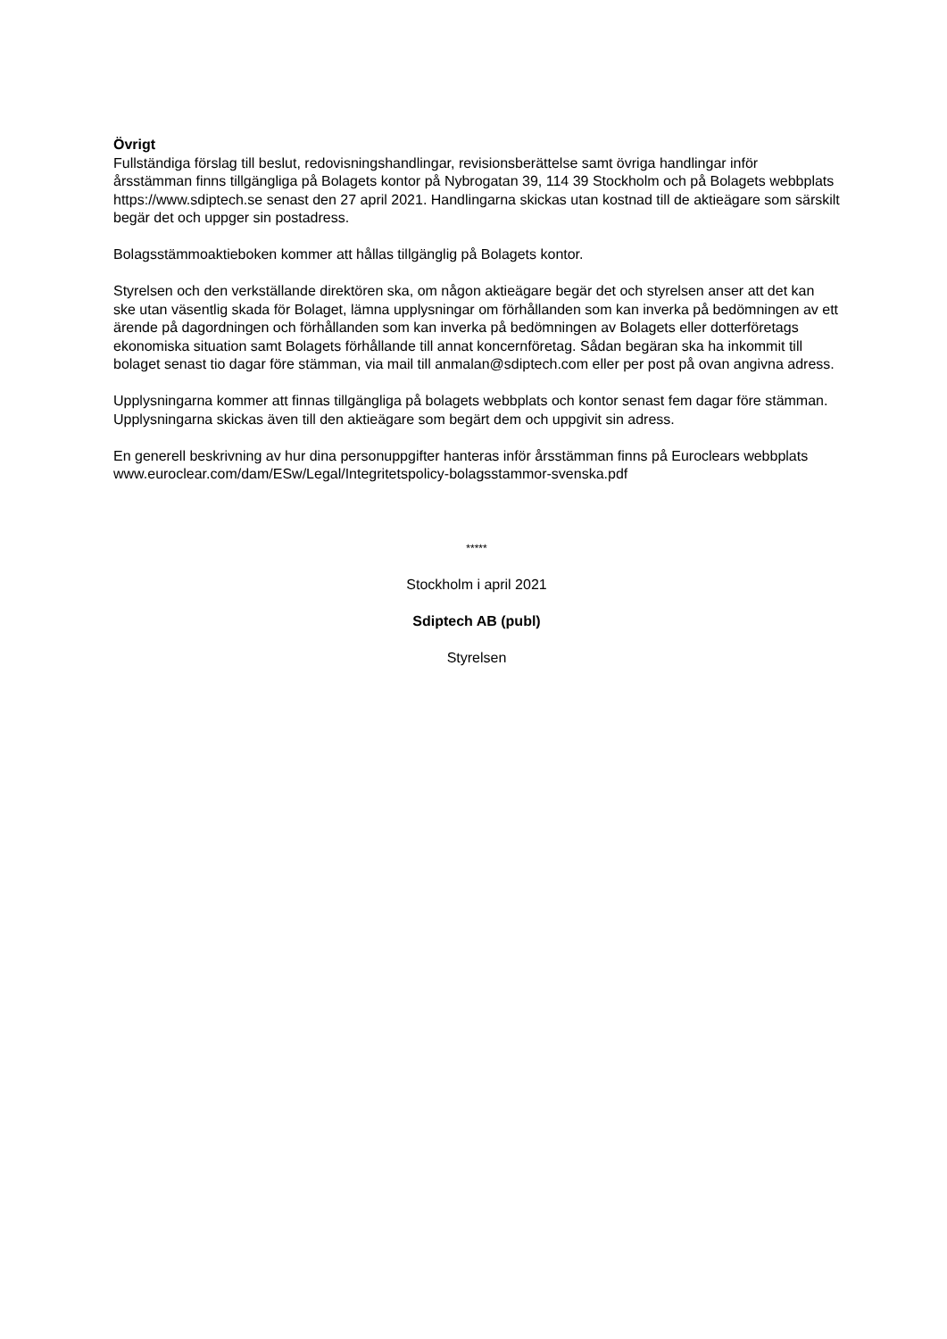Övrigt
Fullständiga förslag till beslut, redovisningshandlingar, revisionsberättelse samt övriga handlingar inför årsstämman finns tillgängliga på Bolagets kontor på Nybrogatan 39, 114 39 Stockholm och på Bolagets webbplats https://www.sdiptech.se senast den 27 april 2021. Handlingarna skickas utan kostnad till de aktieägare som särskilt begär det och uppger sin postadress.
Bolagsstämmoaktieboken kommer att hållas tillgänglig på Bolagets kontor.
Styrelsen och den verkställande direktören ska, om någon aktieägare begär det och styrelsen anser att det kan ske utan väsentlig skada för Bolaget, lämna upplysningar om förhållanden som kan inverka på bedömningen av ett ärende på dagordningen och förhållanden som kan inverka på bedömningen av Bolagets eller dotterföretags ekonomiska situation samt Bolagets förhållande till annat koncernföretag. Sådan begäran ska ha inkommit till bolaget senast tio dagar före stämman, via mail till anmalan@sdiptech.com eller per post på ovan angivna adress.
Upplysningarna kommer att finnas tillgängliga på bolagets webbplats och kontor senast fem dagar före stämman. Upplysningarna skickas även till den aktieägare som begärt dem och uppgivit sin adress.
En generell beskrivning av hur dina personuppgifter hanteras inför årsstämman finns på Euroclears webbplats www.euroclear.com/dam/ESw/Legal/Integritetspolicy-bolagsstammor-svenska.pdf
*****
Stockholm i april 2021
Sdiptech AB (publ)
Styrelsen